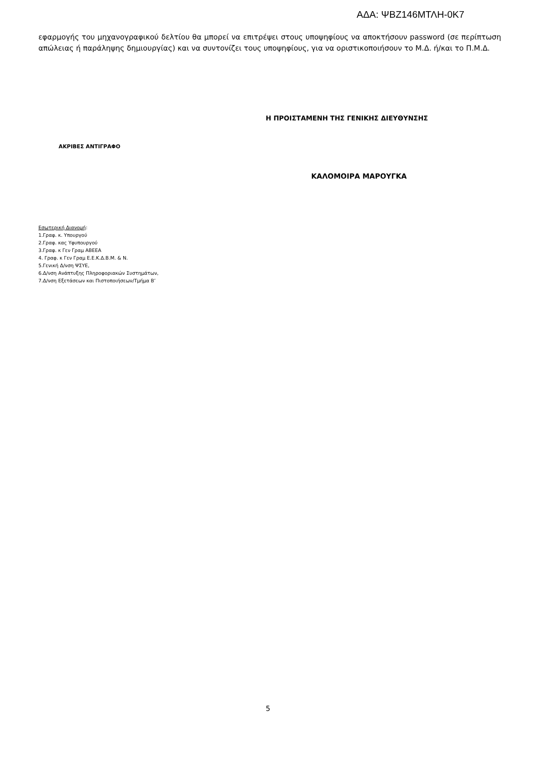ΑΔΑ: ΨΒΖ146ΜΤΛΗ-0Κ7
εφαρμογής του μηχανογραφικού δελτίου θα μπορεί να επιτρέψει στους υποψηφίους να αποκτήσουν password (σε περίπτωση απώλειας ή παράληψης δημιουργίας) και να συντονίζει τους υποψηφίους, για να οριστικοποιήσουν το Μ.Δ. ή/και το Π.Μ.Δ.
Η ΠΡΟΙΣΤΑΜΕΝΗ ΤΗΣ ΓΕΝΙΚΗΣ ΔΙΕΥΘΥΝΣΗΣ
ΑΚΡΙΒΕΣ ΑΝΤΙΓΡΑΦΟ
ΚΑΛΟΜΟΙΡΑ ΜΑΡΟΥΓΚΑ
Εσωτερική Διανομή:
1.Γραφ. κ. Υπουργού
2.Γραφ. κας Υφυπουργού
3.Γραφ. κ Γεν Γραμ ΑΒΕΕΑ
4. Γραφ. κ Γεν Γραμ Ε.Ε.Κ.Δ.Β.Μ. & Ν.
5.Γενική Δ/νση ΨΣΥΕ,
6.Δ/νση Ανάπτυξης Πληροφοριακών Συστημάτων,
7.Δ/νση Εξετάσεων και Πιστοποιήσεων/Τμήμα Β’
5